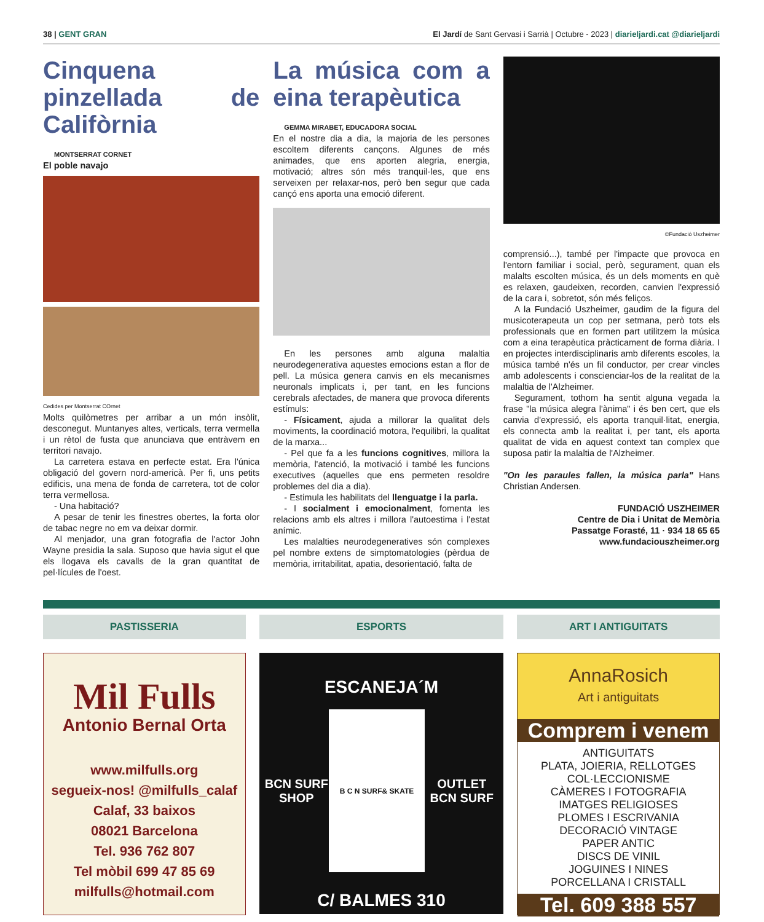38 | GENT GRAN El Jardí de Sant Gervasi i Sarrià | Octubre - 2023 | diarieljardi.cat @diarieljardi
Cinquena pinzellada de Califòrnia
MONTSERRAT CORNET
El poble navajo
Cedides per Montserrat COrnet
Molts quilòmetres per arribar a un món insòlit, desconegut. Muntanyes altes, verticals, terra vermella i un rètol de fusta que anunciava que entràvem en territori navajo.
La carretera estava en perfecte estat. Era l'única obligació del govern nord-americà. Per fi, uns petits edificis, una mena de fonda de carretera, tot de color terra vermellosa.
- Una habitació?
A pesar de tenir les finestres obertes, la forta olor de tabac negre no em va deixar dormir.
Al menjador, una gran fotografia de l'actor John Wayne presidia la sala. Suposo que havia sigut el que els llogava els cavalls de la gran quantitat de pel·lícules de l'oest.
La música com a eina terapèutica
GEMMA MIRABET, EDUCADORA SOCIAL
En el nostre dia a dia, la majoria de les persones escoltem diferents cançons. Algunes de més animades, que ens aporten alegria, energia, motivació; altres són més tranquil·les, que ens serveixen per relaxar-nos, però ben segur que cada cançó ens aporta una emoció diferent.
En les persones amb alguna malaltia neurodegenerativa aquestes emocions estan a flor de pell. La música genera canvis en els mecanismes neuronals implicats i, per tant, en les funcions cerebrals afectades, de manera que provoca diferents estímuls:
- Físicament, ajuda a millorar la qualitat dels moviments, la coordinació motora, l'equilibri, la qualitat de la marxa...
- Pel que fa a les funcions cognitives, millora la memòria, l'atenció, la motivació i també les funcions executives (aquelles que ens permeten resoldre problemes del dia a dia).
- Estimula les habilitats del llenguatge i la parla.
- I socialment i emocionalment, fomenta les relacions amb els altres i millora l'autoestima i l'estat anímic.
Les malalties neurodegeneratives són complexes pel nombre extens de simptomatologies (pèrdua de memòria, irritabilitat, apatia, desorientació, falta de
©Fundació Uszheimer
comprensió...), també per l'impacte que provoca en l'entorn familiar i social, però, segurament, quan els malalts escolten música, és un dels moments en què es relaxen, gaudeixen, recorden, canvien l'expressió de la cara i, sobretot, són més feliços.
A la Fundació Uszheimer, gaudim de la figura del musicoterapeuta un cop per setmana, però tots els professionals que en formen part utilitzem la música com a eina terapèutica pràcticament de forma diària. I en projectes interdisciplinaris amb diferents escoles, la música també n'és un fil conductor, per crear vincles amb adolescents i conscienciar-los de la realitat de la malaltia de l'Alzheimer.
Segurament, tothom ha sentit alguna vegada la frase "la música alegra l'ànima" i és ben cert, que els canvia d'expressió, els aporta tranquil·litat, energia, els connecta amb la realitat i, per tant, els aporta qualitat de vida en aquest context tan complex que suposa patir la malaltia de l'Alzheimer.
"On les paraules fallen, la música parla" Hans Christian Andersen.
FUNDACIÓ USZHEIMER
Centre de Dia i Unitat de Memòria
Passatge Forasté, 11 · 934 18 65 65
www.fundaciouszheimer.org
PASTISSERIA
Mil Fulls
Antonio Bernal Orta
www.milfulls.org
segueix-nos! @milfulls_calaf
Calaf, 33 baixos
08021 Barcelona
Tel. 936 762 807
Tel mòbil 699 47 85 69
milfulls@hotmail.com
ESPORTS
ESCANEJA´M
BCN SURF SHOP
B C N SURF& SKATE
OUTLET BCN SURF
C/ BALMES 310
ART I ANTIGUITATS
AnnaRosich
Art i antiguitats
Comprem i venem
ANTIGUITATS
PLATA, JOIERIA, RELLOTGES
COL·LECCIONISME
CÀMERES I FOTOGRAFIA
IMATGES RELIGIOSES
PLOMES I ESCRIVANIA
DECORACIÓ VINTAGE
PAPER ANTIC
DISCS DE VINIL
JOGUINES I NINES
PORCELLANA I CRISTALL
Tel. 609 388 557